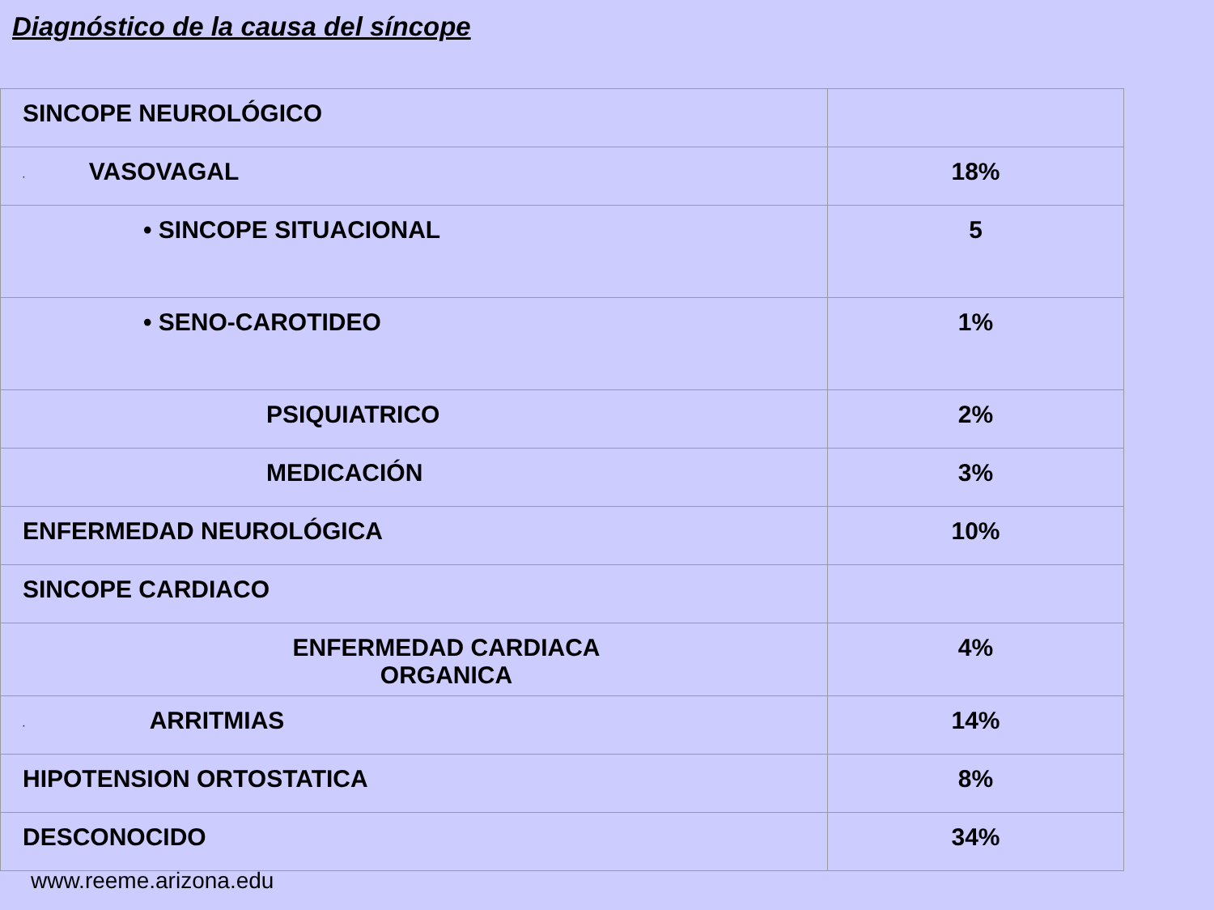Diagnóstico de la causa del síncope
| SINCOPE NEUROLÓGICO | |
| · VASOVAGAL | 18% |
| • SINCOPE SITUACIONAL | 5 |
| • SENO-CAROTIDEO | 1% |
| PSIQUIATRICO | 2% |
| MEDICACIÓN | 3% |
| ENFERMEDAD NEUROLÓGICA | 10% |
| SINCOPE CARDIACO | |
| ENFERMEDAD CARDIACA ORGANICA | 4% |
| · ARRITMIAS | 14% |
| HIPOTENSION ORTOSTATICA | 8% |
| DESCONOCIDO | 34% |
www.reeme.arizona.edu